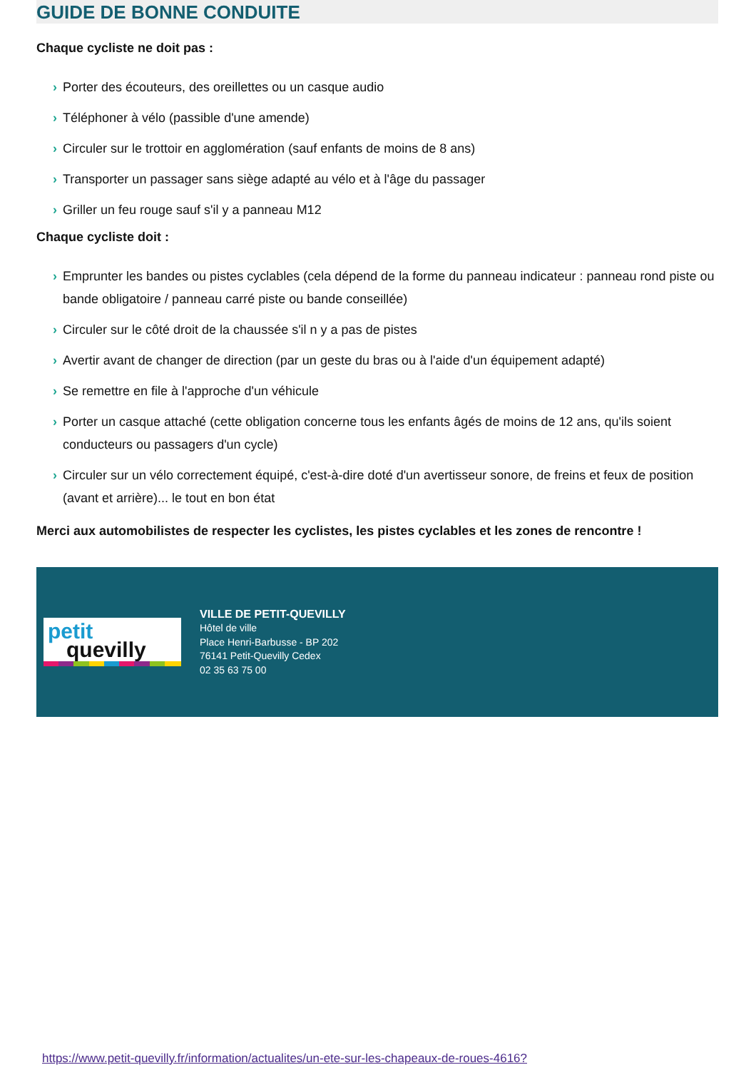GUIDE DE BONNE CONDUITE
Chaque cycliste ne doit pas :
› Porter des écouteurs, des oreillettes ou un casque audio
› Téléphoner à vélo (passible d'une amende)
› Circuler sur le trottoir en agglomération (sauf enfants de moins de 8 ans)
› Transporter un passager sans siège adapté au vélo et à l'âge du passager
› Griller un feu rouge sauf s'il y a panneau M12
Chaque cycliste doit :
› Emprunter les bandes ou pistes cyclables (cela dépend de la forme du panneau indicateur : panneau rond piste ou bande obligatoire / panneau carré piste ou bande conseillée)
› Circuler sur le côté droit de la chaussée s'il n y a pas de pistes
› Avertir avant de changer de direction (par un geste du bras ou à l'aide d'un équipement adapté)
› Se remettre en file à l'approche d'un véhicule
› Porter un casque attaché (cette obligation concerne tous les enfants âgés de moins de 12 ans, qu'ils soient conducteurs ou passagers d'un cycle)
› Circuler sur un vélo correctement équipé, c'est-à-dire doté d'un avertisseur sonore, de freins et feux de position (avant et arrière)... le tout en bon état
Merci aux automobilistes de respecter les cyclistes, les pistes cyclables et les zones de rencontre !
petit
quevilly
VILLE DE PETIT-QUEVILLY
Hôtel de ville
Place Henri-Barbusse - BP 202
76141 Petit-Quevilly Cedex
02 35 63 75 00
https://www.petit-quevilly.fr/information/actualites/un-ete-sur-les-chapeaux-de-roues-4616?